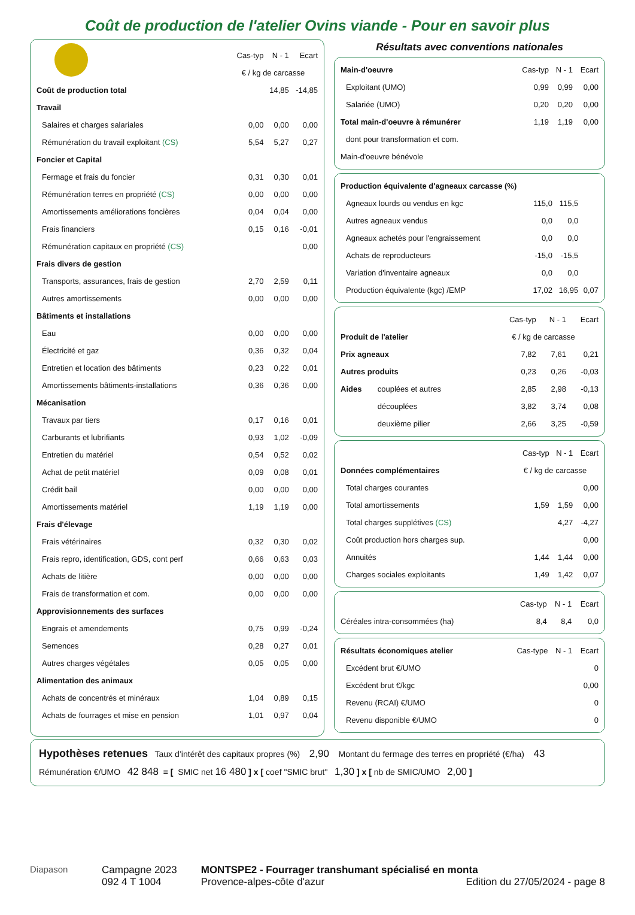Coût de production de l'atelier Ovins viande - Pour en savoir plus
| | Cas-typ | N - 1 | Ecart |
| --- | --- | --- | --- |
| | € / kg de carcasse | | |
| Coût de production total | | 14,85 | -14,85 |
| Travail | | | |
| Salaires et charges salariales | 0,00 | 0,00 | 0,00 |
| Rémunération du travail exploitant (CS) | 5,54 | 5,27 | 0,27 |
| Foncier et Capital | | | |
| Fermage et frais du foncier | 0,31 | 0,30 | 0,01 |
| Rémunération terres en propriété (CS) | 0,00 | 0,00 | 0,00 |
| Amortissements améliorations foncières | 0,04 | 0,04 | 0,00 |
| Frais financiers | 0,15 | 0,16 | -0,01 |
| Rémunération capitaux en propriété (CS) | | | 0,00 |
| Frais divers de gestion | | | |
| Transports, assurances, frais de gestion | 2,70 | 2,59 | 0,11 |
| Autres amortissements | 0,00 | 0,00 | 0,00 |
| Bâtiments et installations | | | |
| Eau | 0,00 | 0,00 | 0,00 |
| Électricité et gaz | 0,36 | 0,32 | 0,04 |
| Entretien et location des bâtiments | 0,23 | 0,22 | 0,01 |
| Amortissements bâtiments-installations | 0,36 | 0,36 | 0,00 |
| Mécanisation | | | |
| Travaux par tiers | 0,17 | 0,16 | 0,01 |
| Carburants et lubrifiants | 0,93 | 1,02 | -0,09 |
| Entretien du matériel | 0,54 | 0,52 | 0,02 |
| Achat de petit matériel | 0,09 | 0,08 | 0,01 |
| Crédit bail | 0,00 | 0,00 | 0,00 |
| Amortissements matériel | 1,19 | 1,19 | 0,00 |
| Frais d'élevage | | | |
| Frais vétérinaires | 0,32 | 0,30 | 0,02 |
| Frais repro, identification, GDS, cont perf | 0,66 | 0,63 | 0,03 |
| Achats de litière | 0,00 | 0,00 | 0,00 |
| Frais de transformation et com. | 0,00 | 0,00 | 0,00 |
| Approvisionnements des surfaces | | | |
| Engrais et amendements | 0,75 | 0,99 | -0,24 |
| Semences | 0,28 | 0,27 | 0,01 |
| Autres charges végétales | 0,05 | 0,05 | 0,00 |
| Alimentation des animaux | | | |
| Achats de concentrés et minéraux | 1,04 | 0,89 | 0,15 |
| Achats de fourrages et mise en pension | 1,01 | 0,97 | 0,04 |
Résultats avec conventions nationales
| Main-d'oeuvre | Cas-typ | N - 1 | Ecart |
| Exploitant (UMO) | 0,99 | 0,99 | 0,00 |
| Salariée (UMO) | 0,20 | 0,20 | 0,00 |
| Total main-d'oeuvre à rémunérer | 1,19 | 1,19 | 0,00 |
| dont pour transformation et com. | | | |
| Main-d'oeuvre bénévole | | | |
| Production équivalente d'agneaux carcasse (%) | | | |
| Agneaux lourds ou vendus en kgc | 115,0 | 115,5 | |
| Autres agneaux vendus | 0,0 | 0,0 | |
| Agneaux achetés pour l'engraissement | 0,0 | 0,0 | |
| Achats de reproducteurs | -15,0 | -15,5 | |
| Variation d'inventaire agneaux | 0,0 | 0,0 | |
| Production équivalente (kgc) /EMP | 17,02 | 16,95 | 0,07 |
| | | Cas-typ | N - 1 | Ecart |
| Produit de l'atelier | | € / kg de carcasse | | |
| Prix agneaux | | 7,82 | 7,61 | 0,21 |
| Autres produits | | 0,23 | 0,26 | -0,03 |
| Aides | couplées et autres | 2,85 | 2,98 | -0,13 |
| | découplées | 3,82 | 3,74 | 0,08 |
| | deuxième pilier | 2,66 | 3,25 | -0,59 |
| | Cas-typ | N - 1 | Ecart |
| Données complémentaires | € / kg de carcasse | | |
| Total charges courantes | | | 0,00 |
| Total amortissements | 1,59 | 1,59 | 0,00 |
| Total charges supplétives (CS) | | 4,27 | -4,27 |
| Coût production hors charges sup. | | | 0,00 |
| Annuités | 1,44 | 1,44 | 0,00 |
| Charges sociales exploitants | 1,49 | 1,42 | 0,07 |
| | Cas-typ | N - 1 | Ecart |
| Céréales intra-consommées (ha) | 8,4 | 8,4 | 0,0 |
| Résultats économiques atelier | Cas-type | N - 1 | Ecart |
| Excédent brut €/UMO | | | 0 |
| Excédent brut €/kgc | | | 0,00 |
| Revenu (RCAI) €/UMO | | | 0 |
| Revenu disponible €/UMO | | | 0 |
Hypothèses retenues Taux d’intérêt des capitaux propres (%) 2,90 Montant du fermage des terres en propriété (€/ha) 43
Rémunération €/UMO 42 848 = [ SMIC net 16 480 ] x [ coef "SMIC brut" 1,30 ] x [ nb de SMIC/UMO 2,00 ]
Diapason Campagne 2023
092 4 T 1004
MONTSPE2 - Fourrager transhumant spécialisé en monta
Provence-alpes-côte d'azur Edition du 27/05/2024 - page 8